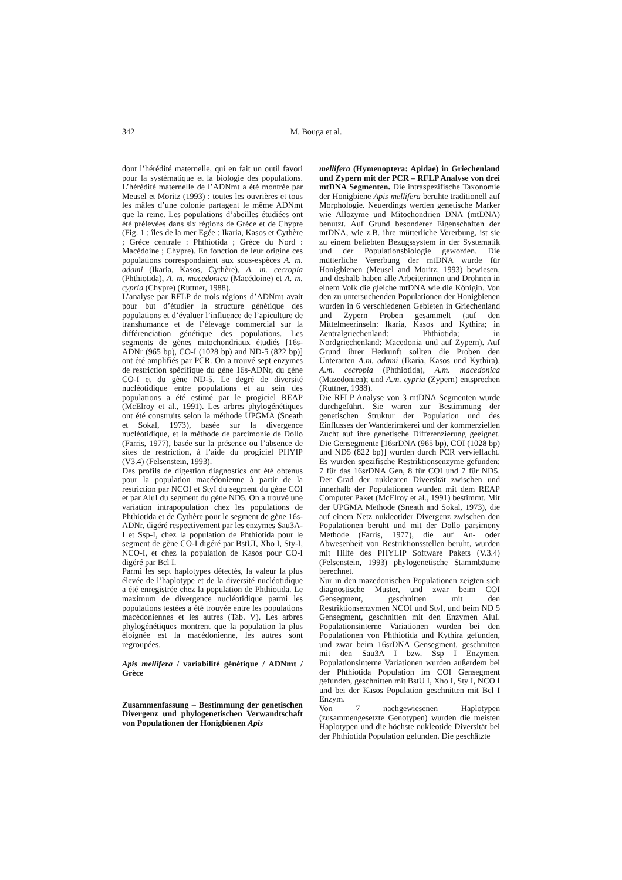342
M. Bouga et al.
dont l’hérédité maternelle, qui en fait un outil favori pour la systématique et la biologie des populations. L’hérédité maternelle de l’ADNmt a été montrée par Meusel et Moritz (1993) : toutes les ouvrières et tous les mâles d’une colonie partagent le même ADNmt que la reine. Les populations d’abeilles étudiées ont été prélevées dans six régions de Grèce et de Chypre (Fig. 1 ; îles de la mer Egée : Ikaria, Kasos et Cythère ; Grèce centrale : Phthiotida ; Grèce du Nord : Macédoine ; Chypre). En fonction de leur origine ces populations correspondaient aux sous-espèces A. m. adami (Ikaria, Kasos, Cythère), A. m. cecropia (Phthiotida), A. m. macedonica (Macédoine) et A. m. cypria (Chypre) (Ruttner, 1988).
L’analyse par RFLP de trois régions d’ADNmt avait pour but d’étudier la structure génétique des populations et d’évaluer l’influence de l’apiculture de transhumance et de l’élevage commercial sur la différenciation génétique des populations. Les segments de gènes mitochondriaux étudiés [16s-ADNr (965 bp), CO-I (1028 bp) and ND-5 (822 bp)] ont été amplifiés par PCR. On a trouvé sept enzymes de restriction spécifique du gène 16s-ADNr, du gène CO-I et du gène ND-5. Le degré de diversité nucléotidique entre populations et au sein des populations a été estimé par le progiciel REAP (McElroy et al., 1991). Les arbres phylogénétiques ont été construits selon la méthode UPGMA (Sneath et Sokal, 1973), basée sur la divergence nucléotidique, et la méthode de parcimonie de Dollo (Farris, 1977), basée sur la présence ou l’absence de sites de restriction, à l’aide du progiciel PHYIP (V3.4) (Felsenstein, 1993).
Des profils de digestion diagnostics ont été obtenus pour la population macédonienne à partir de la restriction par NCOI et StyI du segment du gène COI et par AluI du segment du gène ND5. On a trouvé une variation intrapopulation chez les populations de Phthiotida et de Cythère pour le segment de gène 16s-ADNr, digéré respectivement par les enzymes Sau3A-I et Ssp-I, chez la population de Phthiotida pour le segment de gène CO-I digéré par BstUI, Xho I, Sty-I, NCO-I, et chez la population de Kasos pour CO-I digéré par Bcl I.
Parmi les sept haplotypes détectés, la valeur la plus élevée de l’haplotype et de la diversité nucléotidique a été enregistrée chez la population de Phthiotida. Le maximum de divergence nucléotidique parmi les populations testées a été trouvée entre les populations macédoniennes et les autres (Tab. V). Les arbres phylogénétiques montrent que la population la plus éloignée est la macédonienne, les autres sont regroupées.
Apis mellifera / variabilité génétique / ADNmt / Grèce
Zusammenfassung – Bestimmung der genetischen Divergenz und phylogenetischen Verwandtschaft von Populationen der Honigbienen Apis
mellifera (Hymenoptera: Apidae) in Griechenland und Zypern mit der PCR – RFLP Analyse von drei mtDNA Segmenten. Die intraspezifische Taxonomie der Honigbiene Apis mellifera beruhte traditionell auf Morphologie. Neuerdings werden genetische Marker wie Allozyme und Mitochondrien DNA (mtDNA) benutzt. Auf Grund besonderer Eigenschaften der mtDNA, wie z.B. ihre mütterliche Vererbung, ist sie zu einem beliebten Bezugssystem in der Systematik und der Populationsbiologie geworden. Die mütterliche Vererbung der mtDNA wurde für Honigbienen (Meusel and Moritz, 1993) bewiesen, und deshalb haben alle Arbeiterinnen und Drohnen in einem Volk die gleiche mtDNA wie die Königin. Von den zu untersuchenden Populationen der Honigbienen wurden in 6 verschiedenen Gebieten in Griechenland und Zypern Proben gesammelt (auf den Mittelmeerinseln: Ikaria, Kasos und Kythira; in Zentralgriechenland: Phthiotida; in Nordgriechenland: Macedonia und auf Zypern). Auf Grund ihrer Herkunft sollten die Proben den Unterarten A.m. adami (Ikaria, Kasos und Kythira), A.m. cecropia (Phthiotida), A.m. macedonica (Mazedonien); und A.m. cypria (Zypern) entsprechen (Ruttner, 1988).
Die RFLP Analyse von 3 mtDNA Segmenten wurde durchgeführt. Sie waren zur Bestimmung der genetischen Struktur der Population und des Einflusses der Wanderimkerei und der kommerziellen Zucht auf ihre genetische Differenzierung geeignet. Die Gensegmente [16srDNA (965 bp), COI (1028 bp) und ND5 (822 bp)] wurden durch PCR vervielfacht. Es wurden spezifische Restriktionsenzyme gefunden: 7 für das 16srDNA Gen, 8 für COI und 7 für ND5. Der Grad der nuklearen Diversität zwischen und innerhalb der Populationen wurden mit dem REAP Computer Paket (McElroy et al., 1991) bestimmt. Mit der UPGMA Methode (Sneath and Sokal, 1973), die auf einem Netz nukleotider Divergenz zwischen den Populationen beruht und mit der Dollo parsimony Methode (Farris, 1977), die auf An- oder Abwesenheit von Restriktionsstellen beruht, wurden mit Hilfe des PHYLIP Software Pakets (V.3.4) (Felsenstein, 1993) phylogenetische Stammbäume berechnet.
Nur in den mazedonischen Populationen zeigten sich diagnostische Muster, und zwar beim COI Gensegment, geschnitten mit den Restriktionsenzymen NCOI und StyI, und beim ND 5 Gensegment, geschnitten mit den Enzymen AluI. Populationsinterne Variationen wurden bei den Populationen von Phthiotida und Kythira gefunden, und zwar beim 16srDNA Gensegment, geschnitten mit den Sau3A I bzw. Ssp I Enzymen. Populationsinterne Variationen wurden außerdem bei der Phthiotida Population im COI Gensegment gefunden, geschnitten mit BstU I, Xho I, Sty I, NCO I und bei der Kasos Population geschnitten mit Bcl I Enzym.
Von 7 nachgewiesenen Haplotypen (zusammengesetzte Genotypen) wurden die meisten Haplotypen und die höchste nukleotide Diversität bei der Phthiotida Population gefunden. Die geschätzte